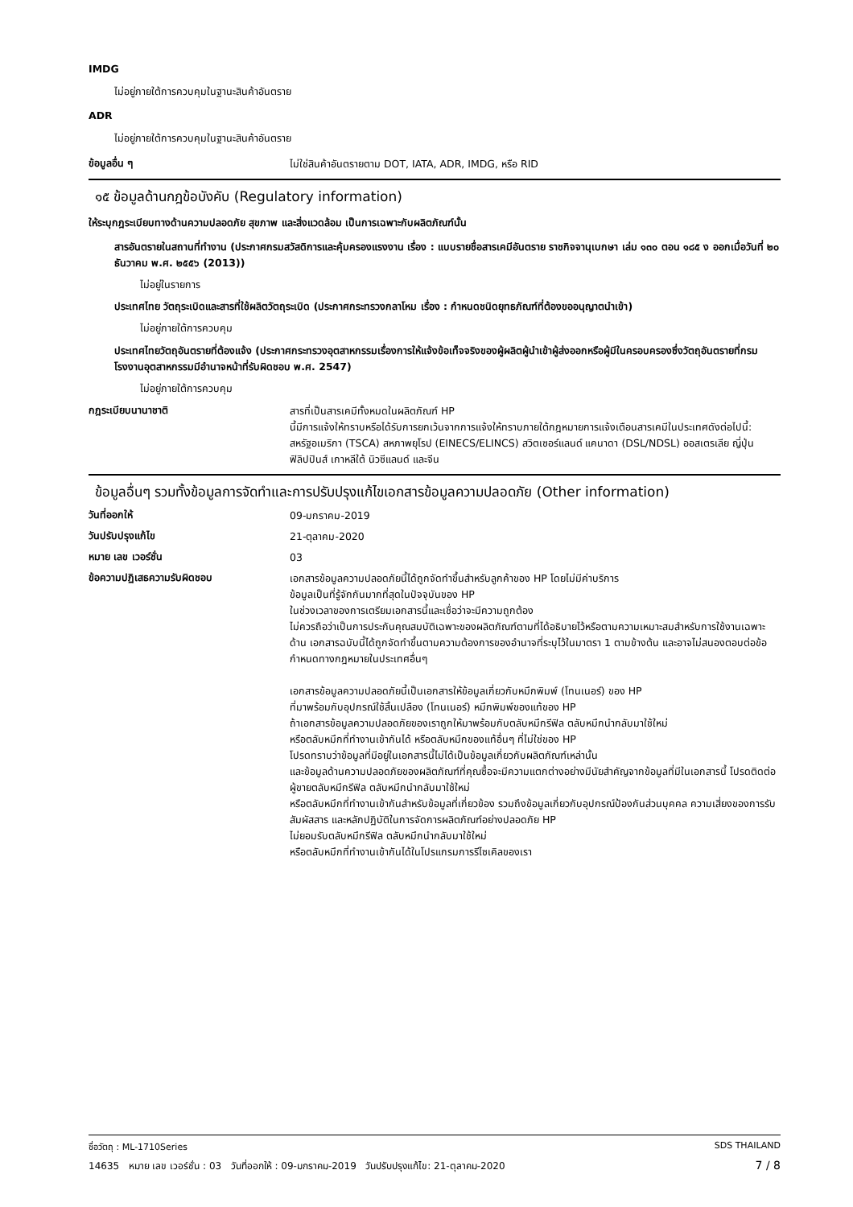IMDG
ไม่อยู่ภายใต้การควบคุมในฐานะสินค้าอันตราย
ADR
ไม่อยู่ภายใต้การควบคุมในฐานะสินค้าอันตราย
ข้อมูลอื่น ๆ
ไม่ใช่สินค้าอันตรายตาม DOT, IATA, ADR, IMDG, หรือ RID
๑๕ ข้อมูลด้านกฎข้อบังคับ (Regulatory information)
ให้ระบุกฎระเบียบทางด้านความปลอดภัย สุขภาพ และสิ่งแวดล้อม เป็นการเฉพาะกับผลิตภัณฑ์นั้น
สารอันตรายในสถานที่ทำงาน (ประกาศกรมสวัสดิการและคุ้มครองแรงงาน เรื่อง : แบบรายชื่อสารเคมีอันตราย ราชกิจจานุเบกษา เล่ม ๑๓๐ ตอน ๑๘๕ ง ออกเมื่อวันที่ ๒๐ ธันวาคม พ.ศ. ๒๕๕๖ (2013))
ไม่อยู่ในรายการ
ประเทศไทย วัตถุระเบิดและสารที่ใช้ผลิตวัตถุระเบิด (ประกาศกระทรวงกลาโหม เรื่อง : กำหนดชนิดยุทธภัณฑ์ที่ต้องขออนุญาตนำเข้า)
ไม่อยู่ภายใต้การควบคุม
ประเทศไทยวัตถุอันตรายที่ต้องแจ้ง (ประกาศกระทรวงอุตสาหกรรมเรื่องการให้แจ้งข้อเท็จจริงของผู้ผลิตผู้นำเข้าผู้ส่งออกหรือผู้มีในครอบครองซึ่งวัตถุอันตรายที่กรมโรงงานอุตสาหกรรมมีอำนาจหน้าที่รับผิดชอบ พ.ศ. 2547)
ไม่อยู่ภายใต้การควบคุม
กฎระเบียบนานาชาติ
สารที่เป็นสารเคมีทั้งหมดในผลิตภัณฑ์ HP
นี้มีการแจ้งให้ทราบหรือได้รับการยกเว้นจากการแจ้งให้ทราบภายใต้กฎหมายการแจ้งเตือนสารเคมีในประเทศดังต่อไปนี้: สหรัฐอเมริกา (TSCA) สหภาพยุโรป (EINECS/ELINCS) สวิตเซอร์แลนด์ แคนาดา (DSL/NDSL) ออสเตรเลีย ญี่ปุ่น ฟิลิปปินส์ เกาหลีใต้ นิวซีแลนด์ และจีน
ข้อมูลอื่นๆ รวมทั้งข้อมูลการจัดทำและการปรับปรุงแก้ไขเอกสารข้อมูลความปลอดภัย (Other information)
วันที่ออกให้
09-มกราคม-2019
วันปรับปรุงแก้ไข
21-ตุลาคม-2020
หมาย เลข เวอร์ชั่น
03
ข้อความปฏิเสธความรับผิดชอบ
เอกสารข้อมูลความปลอดภัยนี้ได้ถูกจัดทำขึ้นสำหรับลูกค้าของ HP โดยไม่มีค่าบริการ
ข้อมูลเป็นที่รู้จักกันมากที่สุดในปัจจุบันของ HP
ในช่วงเวลาของการเตรียมเอกสารนี้และเชื่อว่าจะมีความถูกต้อง
ไม่ควรถือว่าเป็นการประกันคุณสมบัติเฉพาะของผลิตภัณฑ์ตามที่ได้อธิบายไว้หรือตามความเหมาะสมสำหรับการใช้งานเฉพาะด้าน เอกสารฉบับนี้ได้ถูกจัดทำขึ้นตามความต้องการของอำนาจที่ระบุไว้ในมาตรา 1 ตามข้างต้น และอาจไม่สนองตอบต่อข้อกำหนดทางกฎหมายในประเทศอื่นๆ
เอกสารข้อมูลความปลอดภัยนี้เป็นเอกสารให้ข้อมูลเกี่ยวกับหมึกพิมพ์ (โทนเนอร์) ของ HP
ที่มาพร้อมกับอุปกรณ์ใช้สิ้นเปลือง (โทนเนอร์) หมึกพิมพ์ของแท้ของ HP
ถ้าเอกสารข้อมูลความปลอดภัยของเราถูกให้มาพร้อมกับตลับหมึกรีฟิล ตลับหมึกนำกลับมาใช้ใหม่
หรือตลับหมึกที่ทำงานเข้ากันได้ หรือตลับหมึกของแท้อื่นๆ ที่ไม่ใช่ของ HP
โปรดทราบว่าข้อมูลที่มีอยู่ในเอกสารนี้ไม่ได้เป็นข้อมูลเกี่ยวกับผลิตภัณฑ์เหล่านั้น
และข้อมูลด้านความปลอดภัยของผลิตภัณฑ์ที่คุณซื้อจะมีความแตกต่างอย่างมีนัยสำคัญจากข้อมูลที่มีในเอกสารนี้ โปรดติดต่อผู้ขายตลับหมึกรีฟิล ตลับหมึกนำกลับมาใช้ใหม่
หรือตลับหมึกที่ทำงานเข้ากันสำหรับข้อมูลที่เกี่ยวข้อง รวมถึงข้อมูลเกี่ยวกับอุปกรณ์ป้องกันส่วนบุคคล ความเสี่ยงของการรับสัมผัสสาร และหลักปฏิบัติในการจัดการผลิตภัณฑ์อย่างปลอดภัย HP
ไม่ยอมรับตลับหมึกรีฟิล ตลับหมึกนำกลับมาใช้ใหม่
หรือตลับหมึกที่ทำงานเข้ากันได้ในโปรแกรมการรีไซเคิลของเรา
ชื่อวัตถุ : ML-1710Series SDS THAILAND
14635 หมาย เลข เวอร์ชั่น : 03 วันที่ออกให้ : 09-มกราคม-2019 วันปรับปรุงแก้ไข: 21-ตุลาคม-2020 7 / 8